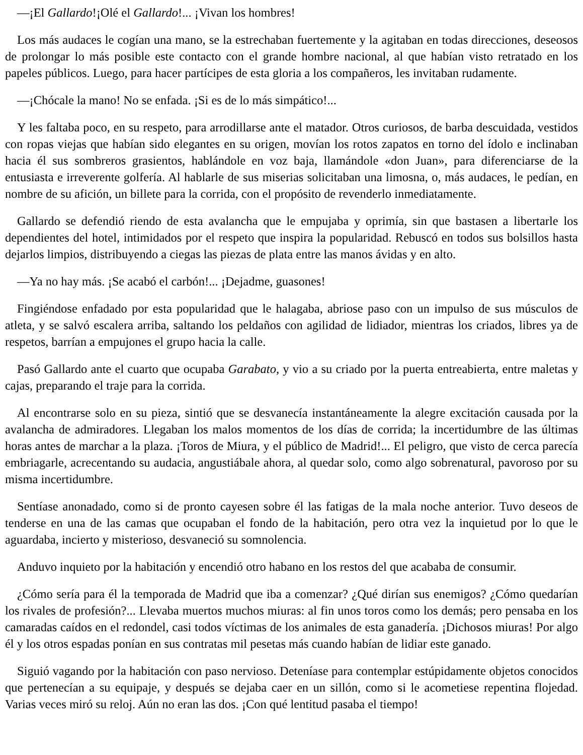—¡El Gallardo!¡Olé el Gallardo!... ¡Vivan los hombres!
Los más audaces le cogían una mano, se la estrechaban fuertemente y la agitaban en todas direcciones, deseosos de prolongar lo más posible este contacto con el grande hombre nacional, al que habían visto retratado en los papeles públicos. Luego, para hacer partícipes de esta gloria a los compañeros, les invitaban rudamente.
—¡Chócale la mano! No se enfada. ¡Si es de lo más simpático!...
Y les faltaba poco, en su respeto, para arrodillarse ante el matador. Otros curiosos, de barba descuidada, vestidos con ropas viejas que habían sido elegantes en su origen, movían los rotos zapatos en torno del ídolo e inclinaban hacia él sus sombreros grasientos, hablándole en voz baja, llamándole «don Juan», para diferenciarse de la entusiasta e irreverente golfería. Al hablarle de sus miserias solicitaban una limosna, o, más audaces, le pedían, en nombre de su afición, un billete para la corrida, con el propósito de revenderlo inmediatamente.
Gallardo se defendió riendo de esta avalancha que le empujaba y oprimía, sin que bastasen a libertarle los dependientes del hotel, intimidados por el respeto que inspira la popularidad. Rebuscó en todos sus bolsillos hasta dejarlos limpios, distribuyendo a ciegas las piezas de plata entre las manos ávidas y en alto.
—Ya no hay más. ¡Se acabó el carbón!... ¡Dejadme, guasones!
Fingiéndose enfadado por esta popularidad que le halagaba, abriose paso con un impulso de sus músculos de atleta, y se salvó escalera arriba, saltando los peldaños con agilidad de lidiador, mientras los criados, libres ya de respetos, barrían a empujones el grupo hacia la calle.
Pasó Gallardo ante el cuarto que ocupaba Garabato, y vio a su criado por la puerta entreabierta, entre maletas y cajas, preparando el traje para la corrida.
Al encontrarse solo en su pieza, sintió que se desvanecía instantáneamente la alegre excitación causada por la avalancha de admiradores. Llegaban los malos momentos de los días de corrida; la incertidumbre de las últimas horas antes de marchar a la plaza. ¡Toros de Miura, y el público de Madrid!... El peligro, que visto de cerca parecía embriagarle, acrecentando su audacia, angustiábale ahora, al quedar solo, como algo sobrenatural, pavoroso por su misma incertidumbre.
Sentíase anonadado, como si de pronto cayesen sobre él las fatigas de la mala noche anterior. Tuvo deseos de tenderse en una de las camas que ocupaban el fondo de la habitación, pero otra vez la inquietud por lo que le aguardaba, incierto y misterioso, desvaneció su somnolencia.
Anduvo inquieto por la habitación y encendió otro habano en los restos del que acababa de consumir.
¿Cómo sería para él la temporada de Madrid que iba a comenzar? ¿Qué dirían sus enemigos? ¿Cómo quedarían los rivales de profesión?... Llevaba muertos muchos miuras: al fin unos toros como los demás; pero pensaba en los camaradas caídos en el redondel, casi todos víctimas de los animales de esta ganadería. ¡Dichosos miuras! Por algo él y los otros espadas ponían en sus contratas mil pesetas más cuando habían de lidiar este ganado.
Siguió vagando por la habitación con paso nervioso. Deteníase para contemplar estúpidamente objetos conocidos que pertenecían a su equipaje, y después se dejaba caer en un sillón, como si le acometiese repentina flojedad. Varias veces miró su reloj. Aún no eran las dos. ¡Con qué lentitud pasaba el tiempo!